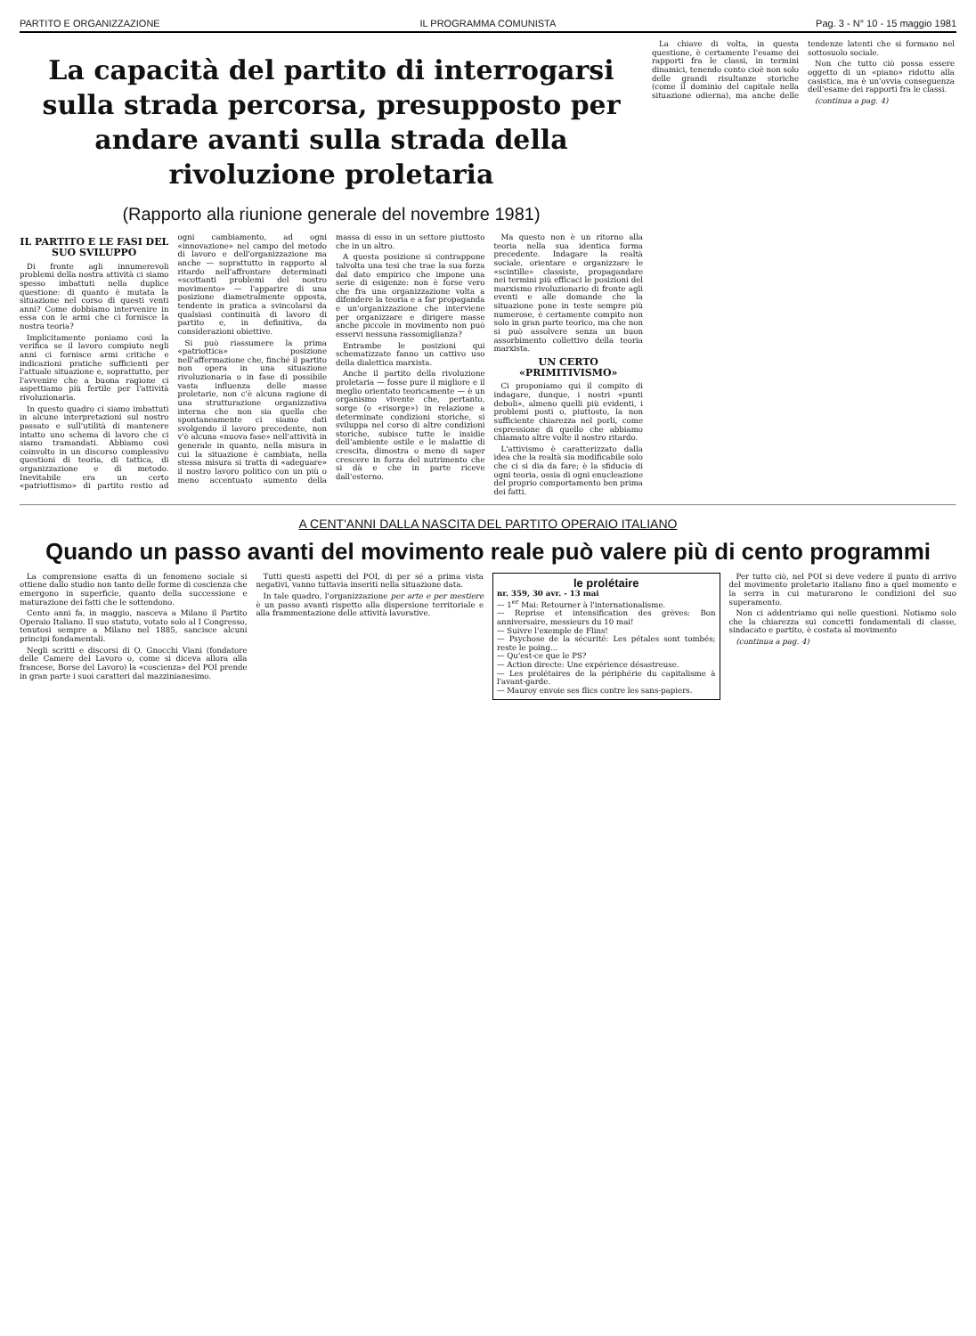PARTITO E ORGANIZZAZIONE IL PROGRAMMA COMUNISTA Pag. 3 - N° 10 - 15 maggio 1981
La capacità del partito di interrogarsi sulla strada percorsa, presupposto per andare avanti sulla strada della rivoluzione proletaria
(Rapporto alla riunione generale del novembre 1981)
IL PARTITO E LE FASI DEL SUO SVILUPPO
Di fronte agli innumerevoli problemi della nostra attività ci siamo spesso imbattuti nella duplice questione: di quanto è mutata la situazione nel corso di questi venti anni? Come dobbiamo intervenire in essa con le armi che ci fornisce la nostra teoria?
Implicitamente poniamo così la verifica se il lavoro compiuto negli anni ci fornisce armi critiche e indicazioni pratiche sufficienti per l'attuale situazione e, soprattutto, per l'avvenire che a buona ragione ci aspettiamo più fertile per l'attività rivoluzionaria.
In questo quadro ci siamo imbattuti in alcune interpretazioni sul nostro passato e sull'utilità di mantenere intatto uno schema di lavoro che ci siamo tramandati. Abbiamo così coinvolto in un discorso complessivo questioni di teoria, di tattica, di organizzazione e di metodo. Inevitabile era un certo «patriottismo» di partito restio ad ogni cambiamento, ad ogni «innovazione» nel campo del metodo di lavoro e dell'organizzazione ma anche — soprattutto in rapporto al ritardo nell'affrontare determinati «scottanti problemi del nostro movimento» — l'apparire di una posizione diametralmente opposta, tendente in pratica a svincolarsi da qualsiasi continuità di lavoro di partito e, in definitiva, da considerazioni obiettive.
Si può riassumere la prima «patriottica» posizione nell'affermazione che, finché il partito non opera in una situazione rivoluzionaria o in fase di possibile vasta influenza delle masse proletarie, non c'è alcuna ragione di una strutturazione organizzativa interna che non sia quella che spontaneamente ci siamo dati svolgendo il lavoro precedente, non v'è alcuna «nuova fase» nell'attività in generale in quanto, nella misura in cui la situazione è cambiata, nella stessa misura si tratta di «adeguare» il nostro lavoro politico con un più o meno accentuato aumento della massa di esso in un settore piuttosto che in un altro.
A questa posizione si contrappone talvolta una tesi che trae la sua forza dal dato empirico che impone una serie di esigenze: non è forse vero che fra una organizzazione volta a difendere la teoria e a far propaganda e un'organizzazione che interviene per organizzare e dirigere masse anche piccole in movimento non può esservi nessuna rassomiglianza?
Entrambe le posizioni qui schematizzate fanno un cattivo uso della dialettica marxista.
Anche il partito della rivoluzione proletaria — fosse pure il migliore e il meglio orientato teoricamente — è un organismo vivente che, pertanto, sorge (o «risorge») in relazione a determinate condizioni storiche, si sviluppa nel corso di altre condizioni storiche, subisce tutte le insidie dell'ambiente ostile e le malattie di crescita, dimostra o meno di saper crescere in forza del nutrimento che si dà e che in parte riceve dall'esterno.
Ma questo non è un ritorno alla teoria nella sua identica forma precedente. Indagare la realtà sociale, orientare e organizzare le «scintille» classiste, propagandare nei termini più efficaci le posizioni del marxismo rivoluzionario di fronte agli eventi e alle domande che la situazione pone in teste sempre più numerose, è certamente compito non solo in gran parte teorico, ma che non si può assolvere senza un buon assorbimento collettivo della teoria marxista.
UN CERTO «PRIMITIVISMO»
Ci proponiamo qui il compito di indagare, dunque, i nostri «punti deboli», almeno quelli più evidenti, i problemi posti o, piuttosto, la non sufficiente chiarezza nel porli, come espressione di quello che abbiamo chiamato altre volte il nostro ritardo.
L'attivismo è caratterizzato dalla idea che la realtà sia modificabile solo che ci si dia da fare; è la sfiducia di ogni teoria, ossia di ogni enucleazione del proprio comportamento ben prima dei fatti.
La chiave di volta, in questa questione, è certamente l'esame dei rapporti fra le classi, in termini dinamici, tenendo conto cioè non solo delle grandi risultanze storiche (come il dominio del capitale nella situazione odierna), ma anche delle tendenze latenti che si formano nel sottosuolo sociale.
Non che tutto ciò possa essere oggetto di un «piano» ridotto alla casistica, ma è un'ovvia conseguenza dell'esame dei rapporti fra le classi.
(continua a pag. 4)
A CENT'ANNI DALLA NASCITA DEL PARTITO OPERAIO ITALIANO
Quando un passo avanti del movimento reale può valere più di cento programmi
La comprensione esatta di un fenomeno sociale si ottiene dallo studio non tanto delle forme di coscienza che emergono in superficie, quanto della successione e maturazione dei fatti che le sottendono.
Cento anni fa, in maggio, nasceva a Milano il Partito Operaio Italiano. Il suo statuto, votato solo al I Congresso, tenutosi sempre a Milano nel 1885, sancisce alcuni principi fondamentali.
Negli scritti e discorsi di O. Gnocchi Viani (fondatore delle Camere del Lavoro o, come si diceva allora alla francese, Borse del Lavoro) la «coscienza» del POI prende in gran parte i suoi caratteri dal mazzinianesimo.
Tutti questi aspetti del POI, di per sé a prima vista negativi, vanno tuttavia inseriti nella situazione data.
In tale quadro, l'organizzazione per arte e per mestiere è un passo avanti rispetto alla dispersione territoriale e alla frammentazione delle attività lavorative.
le prolétaire
nr. 359, 30 avr. - 13 mai
— 1<sup>er</sup> Mai: Retourner à l'internationalisme.
— Reprise et intensification des grèves: Bon anniversaire, messieurs du 10 mai!
— Suivre l'exemple de Flins!
— Psychose de la sécurité: Les pétales sont tombés; reste le poing...
— Qu'est-ce que le PS?
— Action directe: Une expérience désastreuse.
— Les prolétaires de la périphérie du capitalisme à l'avant-garde.
— Mauroy envoie ses flics contre les sans-papiers.
Per tutto ciò, nel POI si deve vedere il punto di arrivo del movimento proletario italiano fino a quel momento e la serra in cui maturarono le condizioni del suo superamento.
Non ci addentriamo qui nelle questioni. Notiamo solo che la chiarezza sui concetti fondamentali di classe, sindacato e partito, è costata al movimento
(continua a pag. 4)